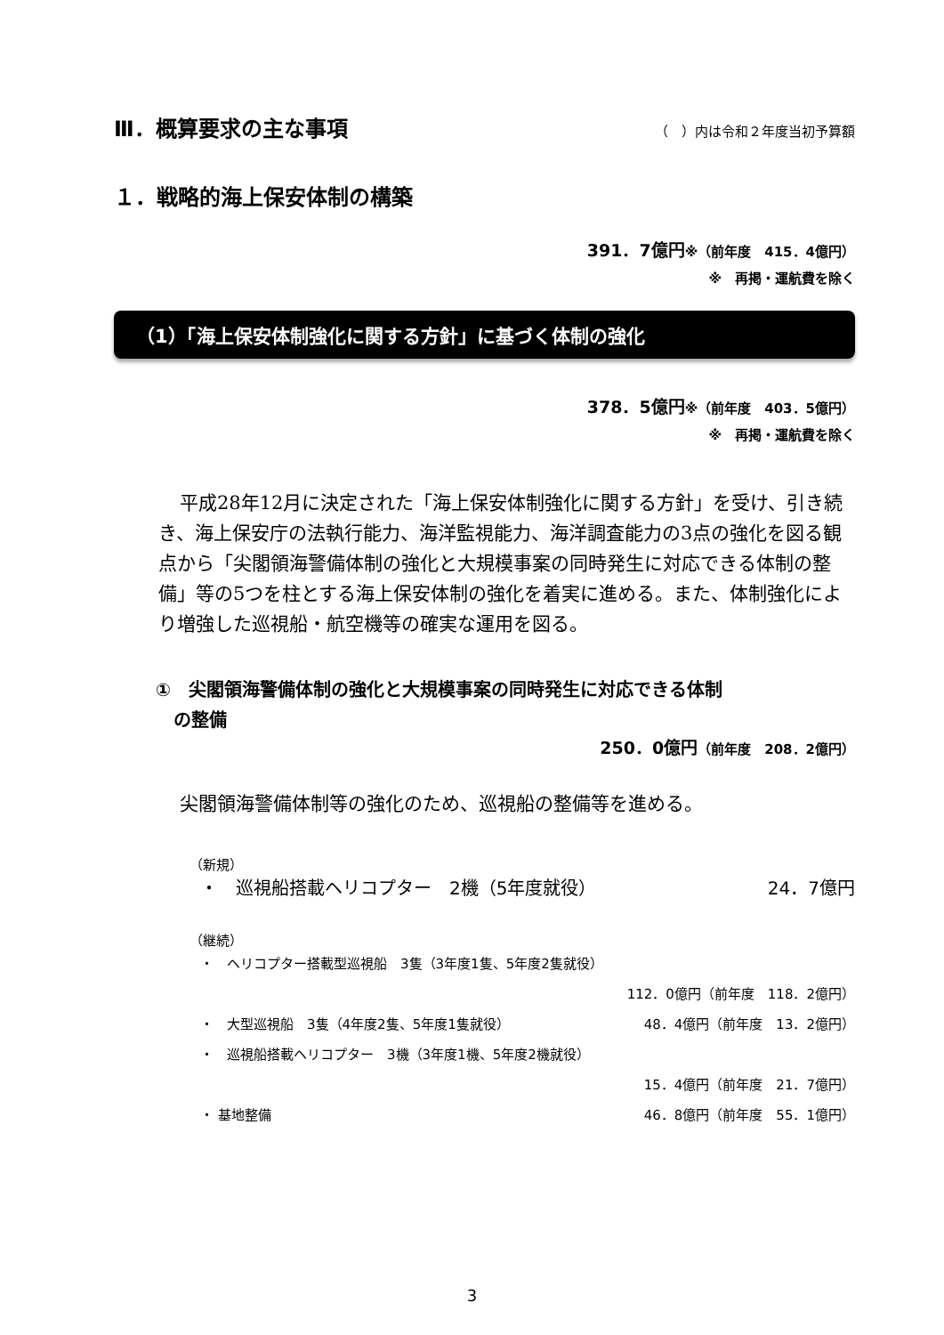Ⅲ．概算要求の主な事項
（　）内は令和２年度当初予算額
１．戦略的海上保安体制の構築
391．7億円※（前年度　415．4億円）
※　再掲・運航費を除く
（1）「海上保安体制強化に関する方針」に基づく体制の強化
378．5億円※（前年度　403．5億円）
※　再掲・運航費を除く
平成28年12月に決定された「海上保安体制強化に関する方針」を受け、引き続き、海上保安庁の法執行能力、海洋監視能力、海洋調査能力の3点の強化を図る観点から「尖閣領海警備体制の強化と大規模事案の同時発生に対応できる体制の整備」等の5つを柱とする海上保安体制の強化を着実に進める。また、体制強化により増強した巡視船・航空機等の確実な運用を図る。
①　尖閣領海警備体制の強化と大規模事案の同時発生に対応できる体制
　の整備
250．0億円（前年度　208．2億円）
尖閣領海警備体制等の強化のため、巡視船の整備等を進める。
（新規）
・　巡視船搭載ヘリコプター　2機（5年度就役） 24．7億円
（継続）
・　ヘリコプター搭載型巡視船　3隻（3年度1隻、5年度2隻就役）
112．0億円（前年度　118．2億円）
・　大型巡視船　3隻（4年度2隻、5年度1隻就役） 48．4億円（前年度　13．2億円）
・　巡視船搭載ヘリコプター　3機（3年度1機、5年度2機就役）
15．4億円（前年度　21．7億円）
・ 基地整備 46．8億円（前年度　55．1億円）
3